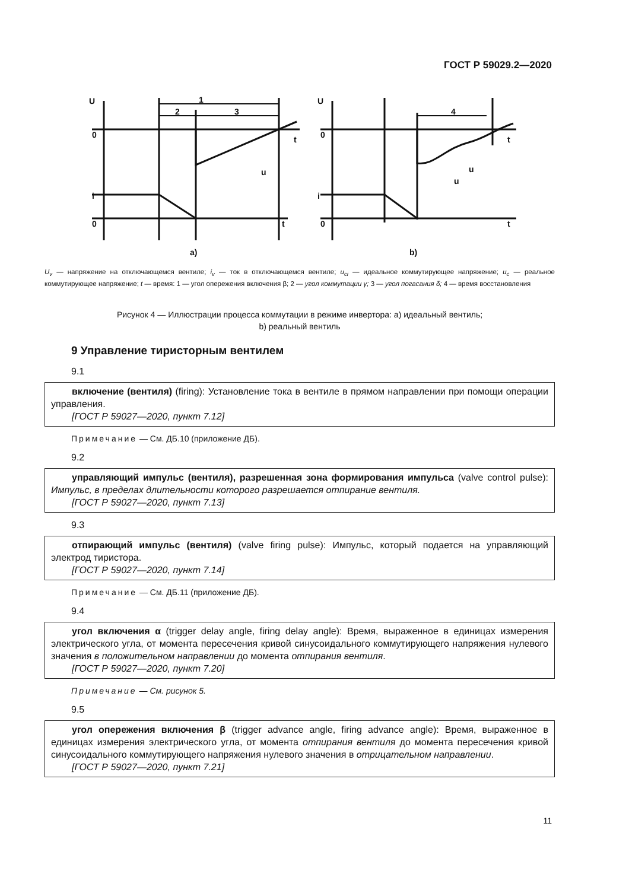ГОСТ Р 59029.2—2020
U
0
i
0
1
2
3
t
t
u
U
0
i
0
4
t
t
u
u
a)
b)
U<sub>v</sub> — напряжение на отключающемся вентиле; i<sub>v</sub> — ток в отключающемся вентиле; u<sub>ci</sub> — идеальное коммутирующее напряжение; u<sub>c</sub> — реальное коммутирующее напряжение; t — время: 1 — угол опережения включения β; 2 — угол коммутации γ; 3 — угол погасания δ; 4 — время восстановления
Рисунок 4 — Иллюстрации процесса коммутации в режиме инвертора: а) идеальный вентиль;
b) реальный вентиль
9 Управление тиристорным вентилем
9.1
включение (вентиля) (firing): Установление тока в вентиле в прямом направлении при помощи операции управления.
[ГОСТ Р 59027—2020, пункт 7.12]
Примечание — См. ДБ.10 (приложение ДБ).
9.2
управляющий импульс (вентиля), разрешенная зона формирования импульса (valve control pulse): Импульс, в пределах длительности которого разрешается отпирание вентиля.
[ГОСТ Р 59027—2020, пункт 7.13]
9.3
отпирающий импульс (вентиля) (valve firing pulse): Импульс, который подается на управляющий электрод тиристора.
[ГОСТ Р 59027—2020, пункт 7.14]
Примечание — См. ДБ.11 (приложение ДБ).
9.4
угол включения α (trigger delay angle, firing delay angle): Время, выраженное в единицах измерения электрического угла, от момента пересечения кривой синусоидального коммутирующего напряжения нулевого значения в положительном направлении до момента отпирания вентиля.
[ГОСТ Р 59027—2020, пункт 7.20]
Примечание — См. рисунок 5.
9.5
угол опережения включения β (trigger advance angle, firing advance angle): Время, выраженное в единицах измерения электрического угла, от момента отпирания вентиля до момента пересечения кривой синусоидального коммутирующего напряжения нулевого значения в отрицательном направлении.
[ГОСТ Р 59027—2020, пункт 7.21]
11